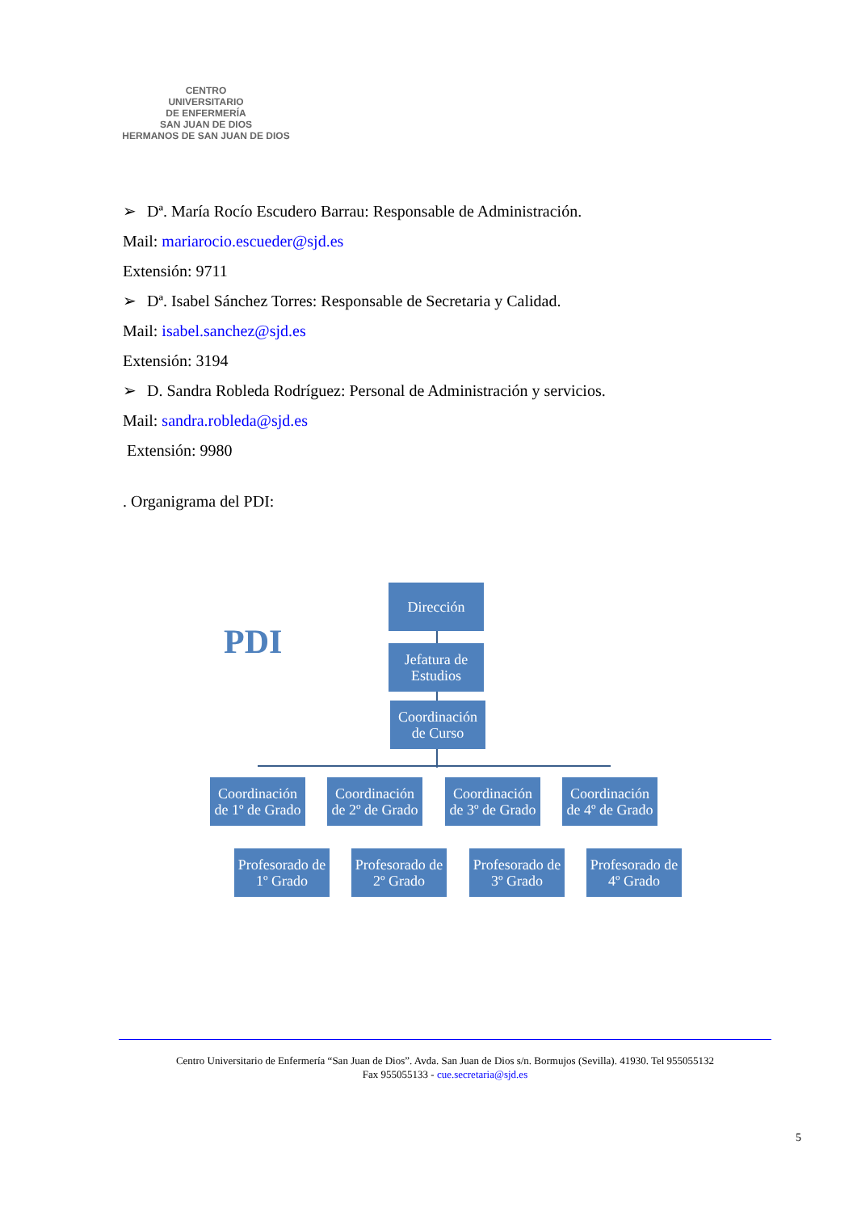CENTRO
UNIVERSITARIO
DE ENFERMERÍA
SAN JUAN DE DIOS
HERMANOS DE SAN JUAN DE DIOS
➢ Dª. María Rocío Escudero Barrau: Responsable de Administración.
Mail: mariarocio.escueder@sjd.es
Extensión: 9711
➢ Dª. Isabel Sánchez Torres: Responsable de Secretaria y Calidad.
Mail: isabel.sanchez@sjd.es
Extensión: 3194
➢ D. Sandra Robleda Rodríguez: Personal de Administración y servicios.
Mail: sandra.robleda@sjd.es
Extensión: 9980
. Organigrama del PDI:
PDI
Dirección
Jefatura de Estudios
Coordinación de Curso
Coordinación de 1º de Grado
Coordinación de 2º de Grado
Coordinación de 3º de Grado
Coordinación de 4º de Grado
Profesorado de 1º Grado
Profesorado de 2º Grado
Profesorado de 3º Grado
Profesorado de 4º Grado
Centro Universitario de Enfermería “San Juan de Dios”. Avda. San Juan de Dios s/n. Bormujos (Sevilla). 41930. Tel 955055132
Fax 955055133 - cue.secretaria@sjd.es
5